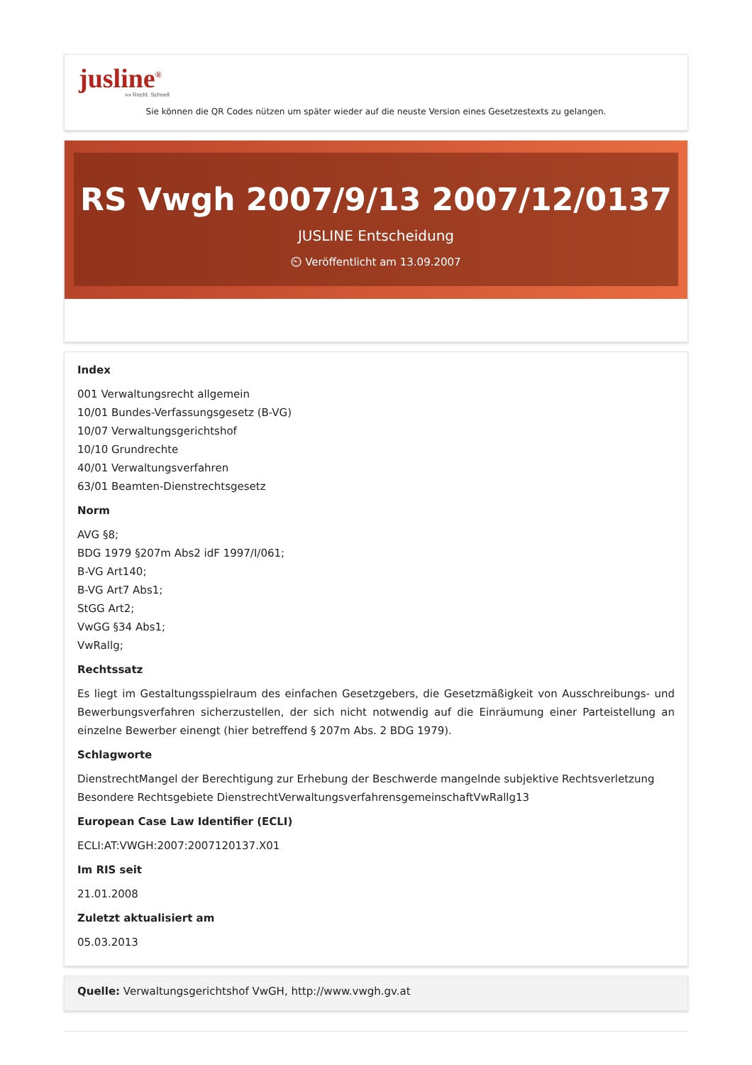jusline<sup>®</sup>
»» Recht. Schnell
Sie können die QR Codes nützen um später wieder auf die neuste Version eines Gesetzestexts zu gelangen.
RS Vwgh 2007/9/13 2007/12/0137
JUSLINE Entscheidung
⏲ Veröffentlicht am 13.09.2007
Index
001 Verwaltungsrecht allgemein
10/01 Bundes-Verfassungsgesetz (B-VG)
10/07 Verwaltungsgerichtshof
10/10 Grundrechte
40/01 Verwaltungsverfahren
63/01 Beamten-Dienstrechtsgesetz
Norm
AVG §8;
BDG 1979 §207m Abs2 idF 1997/I/061;
B-VG Art140;
B-VG Art7 Abs1;
StGG Art2;
VwGG §34 Abs1;
VwRallg;
Rechtssatz
Es liegt im Gestaltungsspielraum des einfachen Gesetzgebers, die Gesetzmäßigkeit von Ausschreibungs- und Bewerbungsverfahren sicherzustellen, der sich nicht notwendig auf die Einräumung einer Parteistellung an einzelne Bewerber einengt (hier betreffend § 207m Abs. 2 BDG 1979).
Schlagworte
DienstrechtMangel der Berechtigung zur Erhebung der Beschwerde mangelnde subjektive Rechtsverletzung Besondere Rechtsgebiete DienstrechtVerwaltungsverfahrensgemeinschaftVwRallg13
European Case Law Identifier (ECLI)
ECLI:AT:VWGH:2007:2007120137.X01
Im RIS seit
21.01.2008
Zuletzt aktualisiert am
05.03.2013
Quelle: Verwaltungsgerichtshof VwGH, http://www.vwgh.gv.at